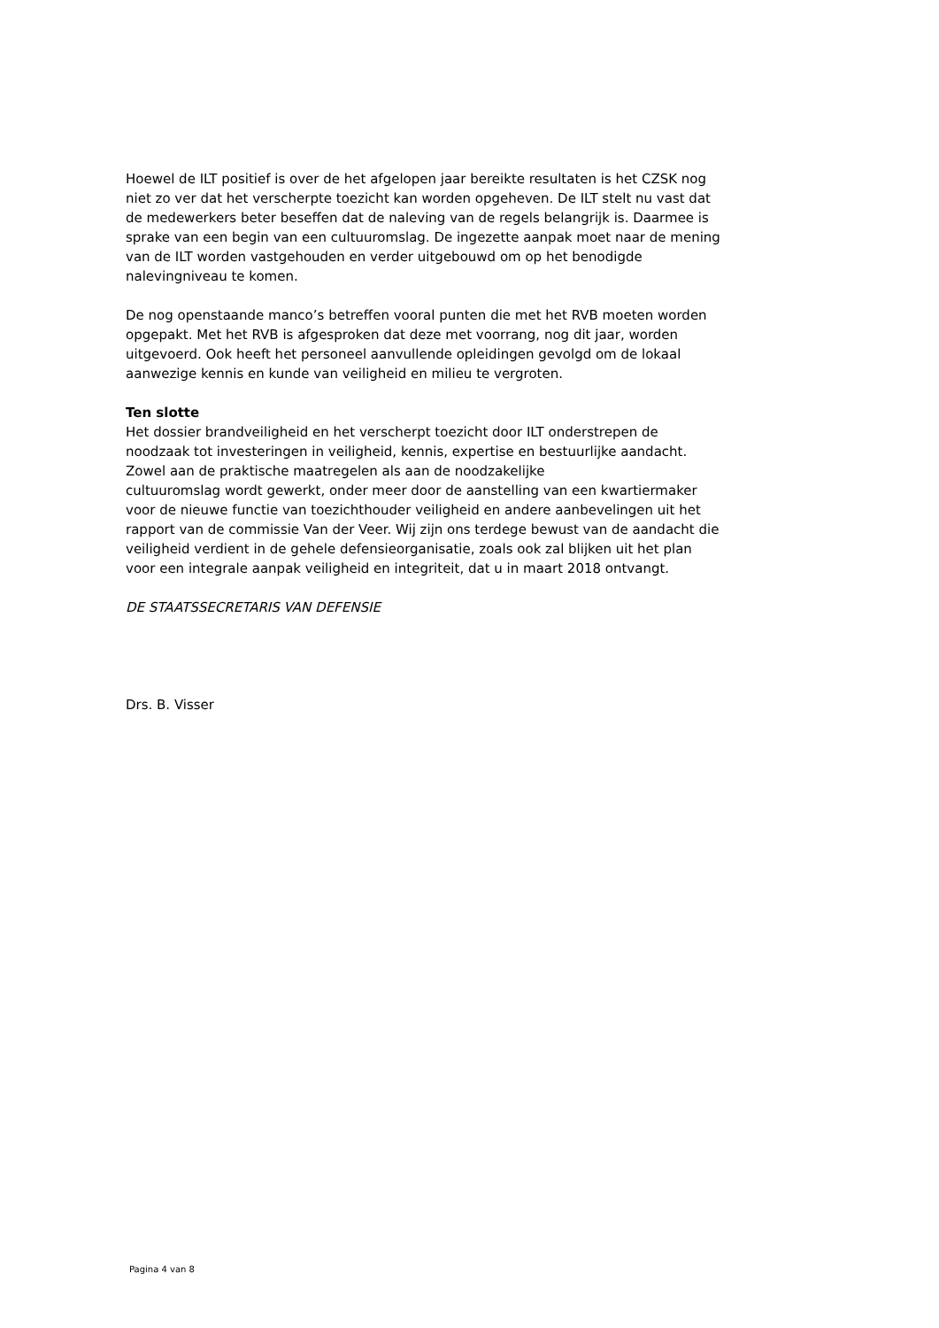Hoewel de ILT positief is over de het afgelopen jaar bereikte resultaten is het CZSK nog
niet zo ver dat het verscherpte toezicht kan worden opgeheven. De ILT stelt nu vast dat
de medewerkers beter beseffen dat de naleving van de regels belangrijk is. Daarmee is
sprake van een begin van een cultuuromslag. De ingezette aanpak moet naar de mening
van de ILT worden vastgehouden en verder uitgebouwd om op het benodigde
nalevingniveau te komen.
De nog openstaande manco’s betreffen vooral punten die met het RVB moeten worden
opgepakt. Met het RVB is afgesproken dat deze met voorrang, nog dit jaar, worden
uitgevoerd. Ook heeft het personeel aanvullende opleidingen gevolgd om de lokaal
aanwezige kennis en kunde van veiligheid en milieu te vergroten.
Ten slotte
Het dossier brandveiligheid en het verscherpt toezicht door ILT onderstrepen de
noodzaak tot investeringen in veiligheid, kennis, expertise en bestuurlijke aandacht.
Zowel aan de praktische maatregelen als aan de noodzakelijke
cultuuromslag wordt gewerkt, onder meer door de aanstelling van een kwartiermaker
voor de nieuwe functie van toezichthouder veiligheid en andere aanbevelingen uit het
rapport van de commissie Van der Veer. Wij zijn ons terdege bewust van de aandacht die
veiligheid verdient in de gehele defensieorganisatie, zoals ook zal blijken uit het plan
voor een integrale aanpak veiligheid en integriteit, dat u in maart 2018 ontvangt.
DE STAATSSECRETARIS VAN DEFENSIE
Drs. B. Visser
Pagina 4 van 8